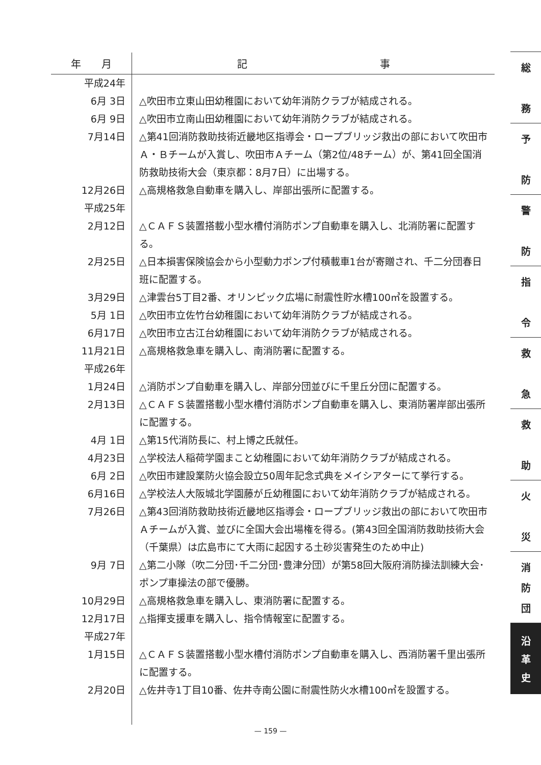| 年 月 | 記 事 |
| --- | --- |
| 平成24年 | |
| 6月 3日 | △吹田市立東山田幼稚園において幼年消防クラブが結成される。 |
| 6月 9日 | △吹田市立南山田幼稚園において幼年消防クラブが結成される。 |
| 7月14日 | △第41回消防救助技術近畿地区指導会・ロープブリッジ救出の部において吹田市Ａ・Ｂチームが入賞し、吹田市Ａチーム（第2位/48チーム）が、第41回全国消防救助技術大会（東京都：8月7日）に出場する。 |
| 12月26日 | △高規格救急自動車を購入し、岸部出張所に配置する。 |
| 平成25年 | |
| 2月12日 | △ＣＡＦＳ装置搭載小型水槽付消防ポンプ自動車を購入し、北消防署に配置する。 |
| 2月25日 | △日本損害保険協会から小型動力ポンプ付積載車1台が寄贈され、千二分団春日班に配置する。 |
| 3月29日 | △津雲台5丁目2番、オリンピック広場に耐震性貯水槽100㎥を設置する。 |
| 5月 1日 | △吹田市立佐竹台幼稚園において幼年消防クラブが結成される。 |
| 6月17日 | △吹田市立古江台幼稚園において幼年消防クラブが結成される。 |
| 11月21日 | △高規格救急車を購入し、南消防署に配置する。 |
| 平成26年 | |
| 1月24日 | △消防ポンプ自動車を購入し、岸部分団並びに千里丘分団に配置する。 |
| 2月13日 | △ＣＡＦＳ装置搭載小型水槽付消防ポンプ自動車を購入し、東消防署岸部出張所に配置する。 |
| 4月 1日 | △第15代消防長に、村上博之氏就任。 |
| 4月23日 | △学校法人稲荷学園まこと幼稚園において幼年消防クラブが結成される。 |
| 6月 2日 | △吹田市建設業防火協会設立50周年記念式典をメイシアターにて挙行する。 |
| 6月16日 | △学校法人大阪城北学園藤が丘幼稚園において幼年消防クラブが結成される。 |
| 7月26日 | △第43回消防救助技術近畿地区指導会・ロープブリッジ救出の部において吹田市Ａチームが入賞、並びに全国大会出場権を得る。(第43回全国消防救助技術大会（千葉県）は広島市にて大雨に起因する土砂災害発生のため中止) |
| 9月 7日 | △第二小隊（吹二分団･千二分団･豊津分団）が第58回大阪府消防操法訓練大会･ポンプ車操法の部で優勝。 |
| 10月29日 | △高規格救急車を購入し、東消防署に配置する。 |
| 12月17日 | △指揮支援車を購入し、指令情報室に配置する。 |
| 平成27年 | |
| 1月15日 | △ＣＡＦＳ装置搭載小型水槽付消防ポンプ自動車を購入し、西消防署千里出張所に配置する。 |
| 2月20日 | △佐井寺1丁目10番、佐井寺南公園に耐震性防火水槽100㎥を設置する。 |
総
務
予
防
警
防
指
令
救
急
救
助
火
災
消
防
団
沿
革
史
— 159 —